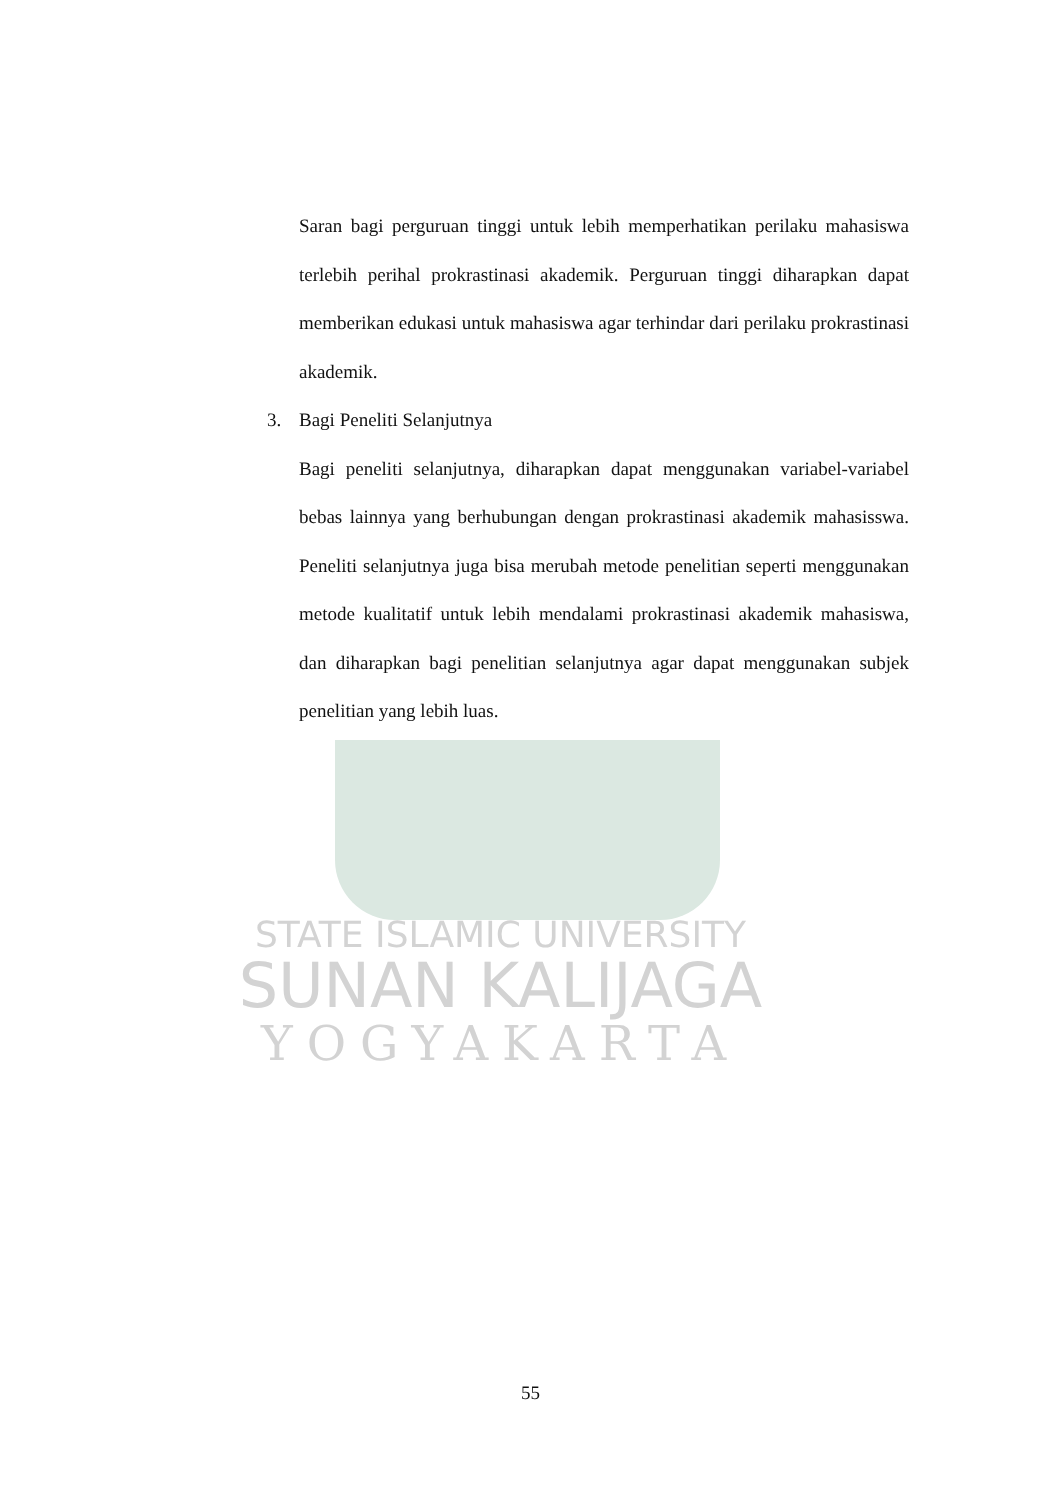Saran bagi perguruan tinggi untuk lebih memperhatikan perilaku mahasiswa terlebih perihal prokrastinasi akademik. Perguruan tinggi diharapkan dapat memberikan edukasi untuk mahasiswa agar terhindar dari perilaku prokrastinasi akademik.
3. Bagi Peneliti Selanjutnya
Bagi peneliti selanjutnya, diharapkan dapat menggunakan variabel-variabel bebas lainnya yang berhubungan dengan prokrastinasi akademik mahasisswa. Peneliti selanjutnya juga bisa merubah metode penelitian seperti menggunakan metode kualitatif untuk lebih mendalami prokrastinasi akademik mahasiswa, dan diharapkan bagi penelitian selanjutnya agar dapat menggunakan subjek penelitian yang lebih luas.
STATE ISLAMIC UNIVERSITY
SUNAN KALIJAGA
YOGYAKARTA
55